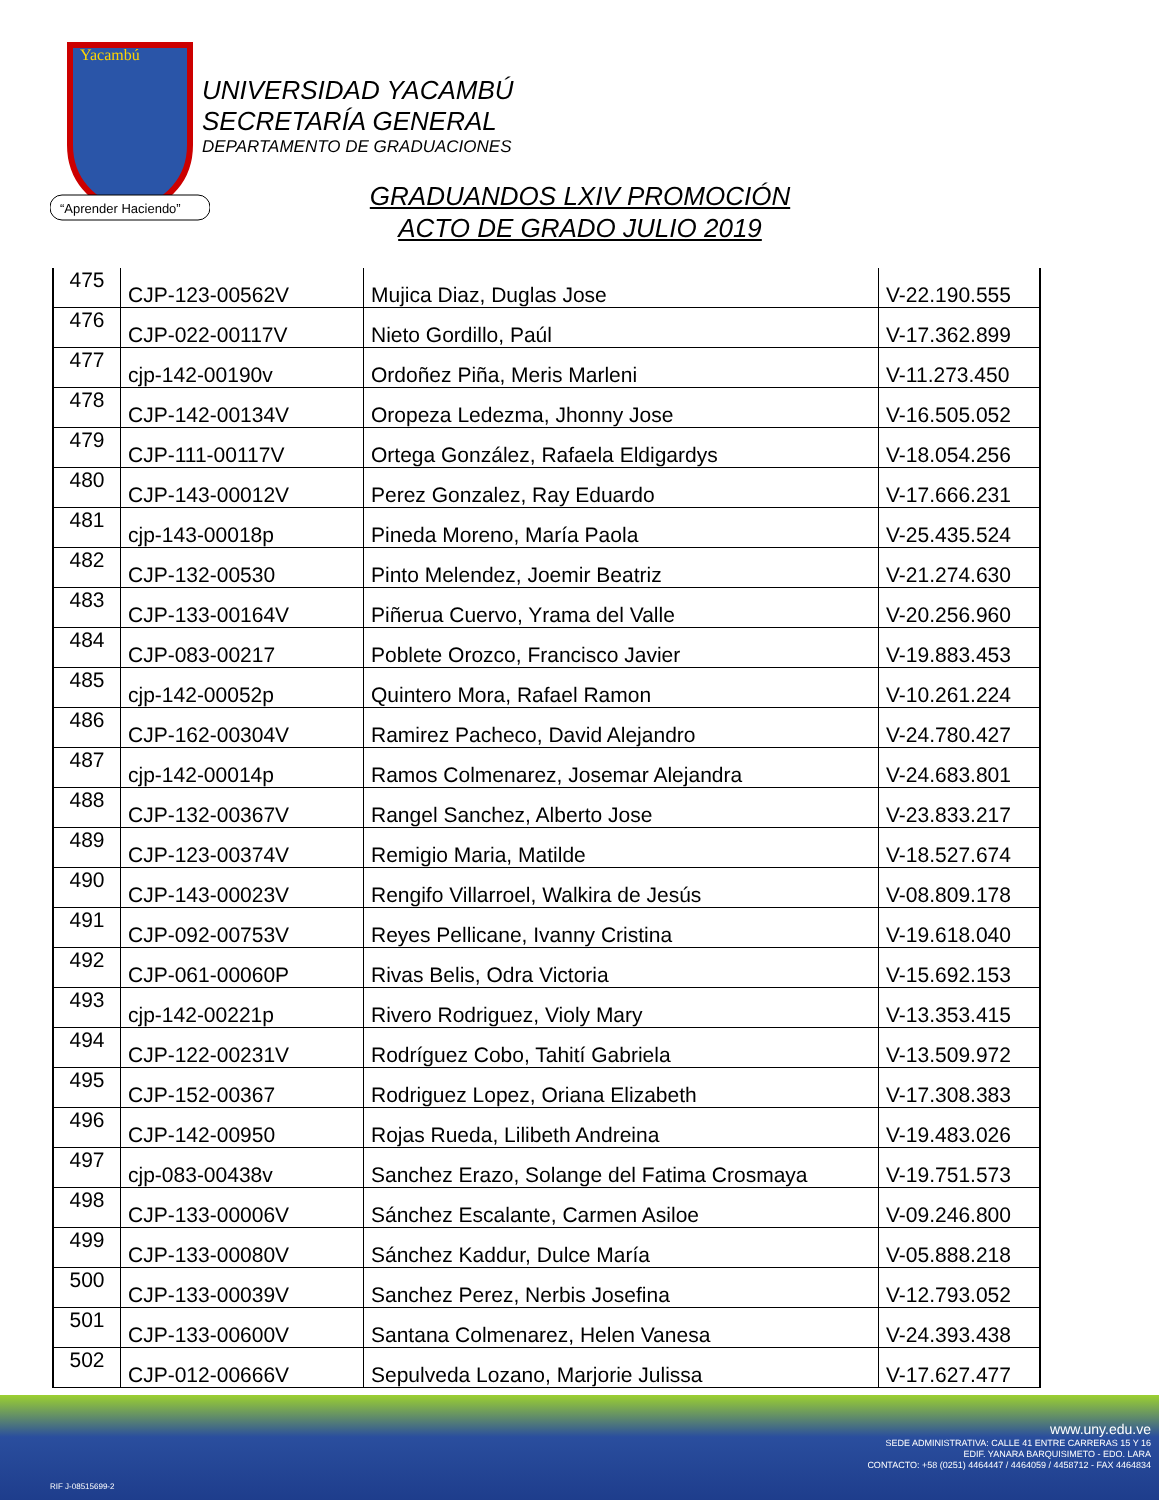Yacambú
“Aprender Haciendo”
UNIVERSIDAD YACAMBÚ
SECRETARÍA GENERAL
DEPARTAMENTO DE GRADUACIONES
GRADUANDOS LXIV PROMOCIÓN
ACTO DE GRADO JULIO 2019
| 475 | CJP-123-00562V | Mujica Diaz, Duglas Jose | V-22.190.555 |
| 476 | CJP-022-00117V | Nieto Gordillo, Paúl | V-17.362.899 |
| 477 | cjp-142-00190v | Ordoñez Piña, Meris Marleni | V-11.273.450 |
| 478 | CJP-142-00134V | Oropeza Ledezma, Jhonny Jose | V-16.505.052 |
| 479 | CJP-111-00117V | Ortega González, Rafaela Eldigardys | V-18.054.256 |
| 480 | CJP-143-00012V | Perez Gonzalez, Ray Eduardo | V-17.666.231 |
| 481 | cjp-143-00018p | Pineda Moreno, María Paola | V-25.435.524 |
| 482 | CJP-132-00530 | Pinto Melendez, Joemir Beatriz | V-21.274.630 |
| 483 | CJP-133-00164V | Piñerua Cuervo, Yrama del Valle | V-20.256.960 |
| 484 | CJP-083-00217 | Poblete Orozco, Francisco Javier | V-19.883.453 |
| 485 | cjp-142-00052p | Quintero Mora, Rafael Ramon | V-10.261.224 |
| 486 | CJP-162-00304V | Ramirez Pacheco, David Alejandro | V-24.780.427 |
| 487 | cjp-142-00014p | Ramos Colmenarez, Josemar Alejandra | V-24.683.801 |
| 488 | CJP-132-00367V | Rangel Sanchez, Alberto Jose | V-23.833.217 |
| 489 | CJP-123-00374V | Remigio Maria, Matilde | V-18.527.674 |
| 490 | CJP-143-00023V | Rengifo Villarroel, Walkira de Jesús | V-08.809.178 |
| 491 | CJP-092-00753V | Reyes Pellicane, Ivanny Cristina | V-19.618.040 |
| 492 | CJP-061-00060P | Rivas Belis, Odra Victoria | V-15.692.153 |
| 493 | cjp-142-00221p | Rivero Rodriguez, Violy Mary | V-13.353.415 |
| 494 | CJP-122-00231V | Rodríguez Cobo, Tahití Gabriela | V-13.509.972 |
| 495 | CJP-152-00367 | Rodriguez Lopez, Oriana Elizabeth | V-17.308.383 |
| 496 | CJP-142-00950 | Rojas Rueda, Lilibeth Andreina | V-19.483.026 |
| 497 | cjp-083-00438v | Sanchez Erazo, Solange del Fatima Crosmaya | V-19.751.573 |
| 498 | CJP-133-00006V | Sánchez Escalante, Carmen Asiloe | V-09.246.800 |
| 499 | CJP-133-00080V | Sánchez Kaddur, Dulce María | V-05.888.218 |
| 500 | CJP-133-00039V | Sanchez Perez, Nerbis Josefina | V-12.793.052 |
| 501 | CJP-133-00600V | Santana Colmenarez, Helen Vanesa | V-24.393.438 |
| 502 | CJP-012-00666V | Sepulveda Lozano, Marjorie Julissa | V-17.627.477 |
www.uny.edu.ve
SEDE ADMINISTRATIVA: CALLE 41 ENTRE CARRERAS 15 Y 16
EDIF. YANARA BARQUISIMETO - EDO. LARA
CONTACTO: +58 (0251) 4464447 / 4464059 / 4458712 - FAX 4464834
RIF J-08515699-2